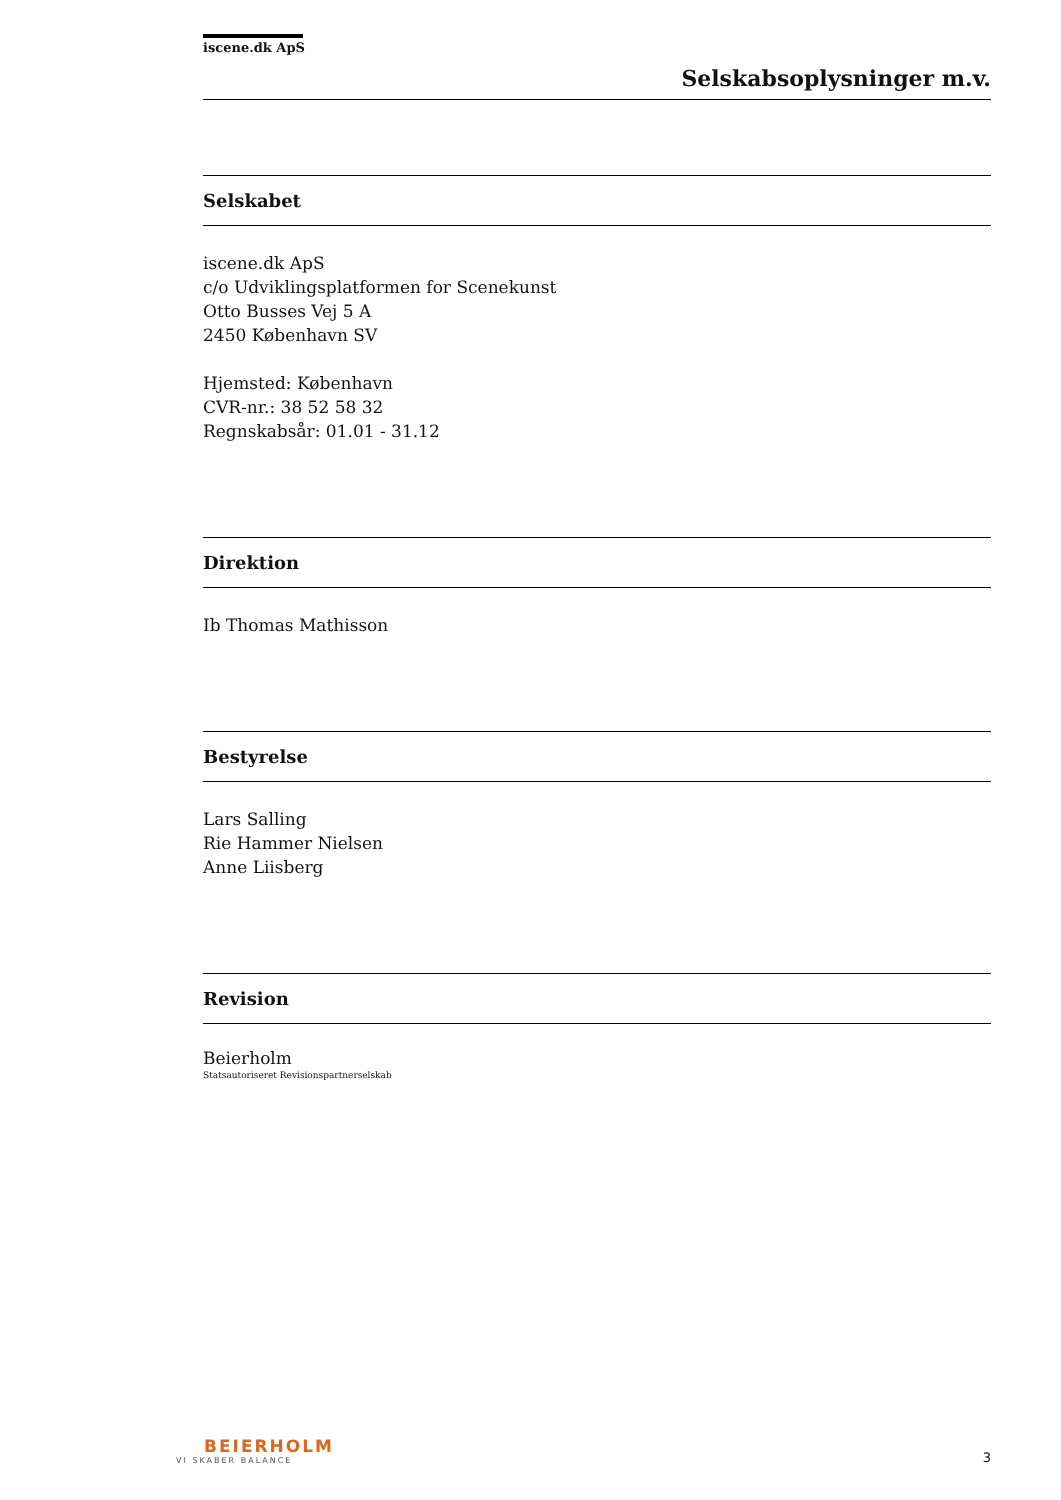iscene.dk ApS
Selskabsoplysninger m.v.
Selskabet
iscene.dk ApS
c/o Udviklingsplatformen for Scenekunst
Otto Busses Vej 5 A
2450 København SV
Hjemsted: København
CVR-nr.: 38 52 58 32
Regnskabsår: 01.01 - 31.12
Direktion
Ib Thomas Mathisson
Bestyrelse
Lars Salling
Rie Hammer Nielsen
Anne Liisberg
Revision
Beierholm
Statsautoriseret Revisionspartnerselskab
BEIERHOLM
VI SKABER BALANCE
3